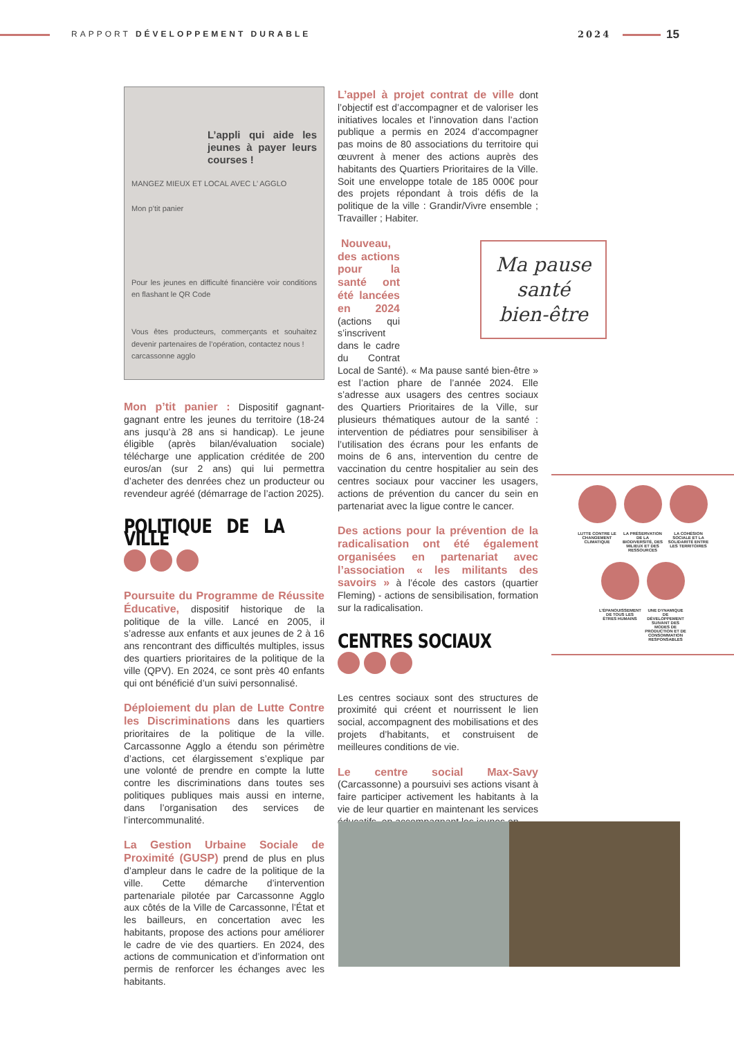RAPPORT DÉVELOPPEMENT DURABLE 2024 15
L’appli qui aide les jeunes à payer leurs courses !
MANGEZ MIEUX ET LOCAL AVEC L’ AGGLO
Mon p’tit panier
Pour les jeunes en difficulté financière voir conditions en flashant le QR Code
Vous êtes producteurs, commerçants et souhaitez devenir partenaires de l’opération, contactez nous !
carcassonne agglo
Mon p’tit panier : Dispositif gagnant-gagnant entre les jeunes du territoire (18-24 ans jusqu’à 28 ans si handicap). Le jeune éligible (après bilan/évaluation sociale) télécharge une application créditée de 200 euros/an (sur 2 ans) qui lui permettra d’acheter des denrées chez un producteur ou revendeur agréé (démarrage de l’action 2025).
POLITIQUE DE LA VILLE
Poursuite du Programme de Réussite Éducative, dispositif historique de la politique de la ville. Lancé en 2005, il s’adresse aux enfants et aux jeunes de 2 à 16 ans rencontrant des difficultés multiples, issus des quartiers prioritaires de la politique de la ville (QPV). En 2024, ce sont près 40 enfants qui ont bénéficié d’un suivi personnalisé.
Déploiement du plan de Lutte Contre les Discriminations dans les quartiers prioritaires de la politique de la ville. Carcassonne Agglo a étendu son périmètre d’actions, cet élargissement s’explique par une volonté de prendre en compte la lutte contre les discriminations dans toutes ses politiques publiques mais aussi en interne, dans l’organisation des services de l’intercommunalité.
La Gestion Urbaine Sociale de Proximité (GUSP) prend de plus en plus d’ampleur dans le cadre de la politique de la ville. Cette démarche d’intervention partenariale pilotée par Carcassonne Agglo aux côtés de la Ville de Carcassonne, l’État et les bailleurs, en concertation avec les habitants, propose des actions pour améliorer le cadre de vie des quartiers. En 2024, des actions de communication et d’information ont permis de renforcer les échanges avec les habitants.
L’appel à projet contrat de ville dont l’objectif est d’accompagner et de valoriser les initiatives locales et l’innovation dans l’action publique a permis en 2024 d’accompagner pas moins de 80 associations du territoire qui œuvrent à mener des actions auprès des habitants des Quartiers Prioritaires de la Ville. Soit une enveloppe totale de 185 000€ pour des projets répondant à trois défis de la politique de la ville : Grandir/Vivre ensemble ; Travailler ; Habiter.
Nouveau, des actions pour la santé ont été lancées en 2024 (actions qui s’inscrivent dans le cadre du Contrat Local de Santé). « Ma pause santé bien-être » est l’action phare de l’année 2024. Elle s’adresse aux usagers des centres sociaux des Quartiers Prioritaires de la Ville, sur plusieurs thématiques autour de la santé : intervention de pédiatres pour sensibiliser à l’utilisation des écrans pour les enfants de moins de 6 ans, intervention du centre de vaccination du centre hospitalier au sein des centres sociaux pour vacciner les usagers, actions de prévention du cancer du sein en partenariat avec la ligue contre le cancer.
Des actions pour la prévention de la radicalisation ont été également organisées en partenariat avec l’association « les militants des savoirs » à l’école des castors (quartier Fleming) - actions de sensibilisation, formation sur la radicalisation.
CENTRES SOCIAUX
Les centres sociaux sont des structures de proximité qui créent et nourrissent le lien social, accompagnent des mobilisations et des projets d’habitants, et construisent de meilleures conditions de vie.
Le centre social Max-Savy (Carcassonne) a poursuivi ses actions visant à faire participer activement les habitants à la vie de leur quartier en maintenant les services éducatifs, en accompagnant les jeunes en
Ma pause
santé
bien-être
LUTTE CONTRE LE CHANGEMENT CLIMATIQUE
LA PRÉSERVATION DE LA BIODIVERSITÉ, DES MILIEUX ET DES RESSOURCES
LA COHÉSION SOCIALE ET LA SOLIDARITÉ ENTRE LES TERRITOIRES
L’ÉPANOUISSEMENT DE TOUS LES ÊTRES HUMAINS
UNE DYNAMIQUE DE DÉVELOPPEMENT SUIVANT DES MODES DE PRODUCTION ET DE CONSOMMATION RESPONSABLES